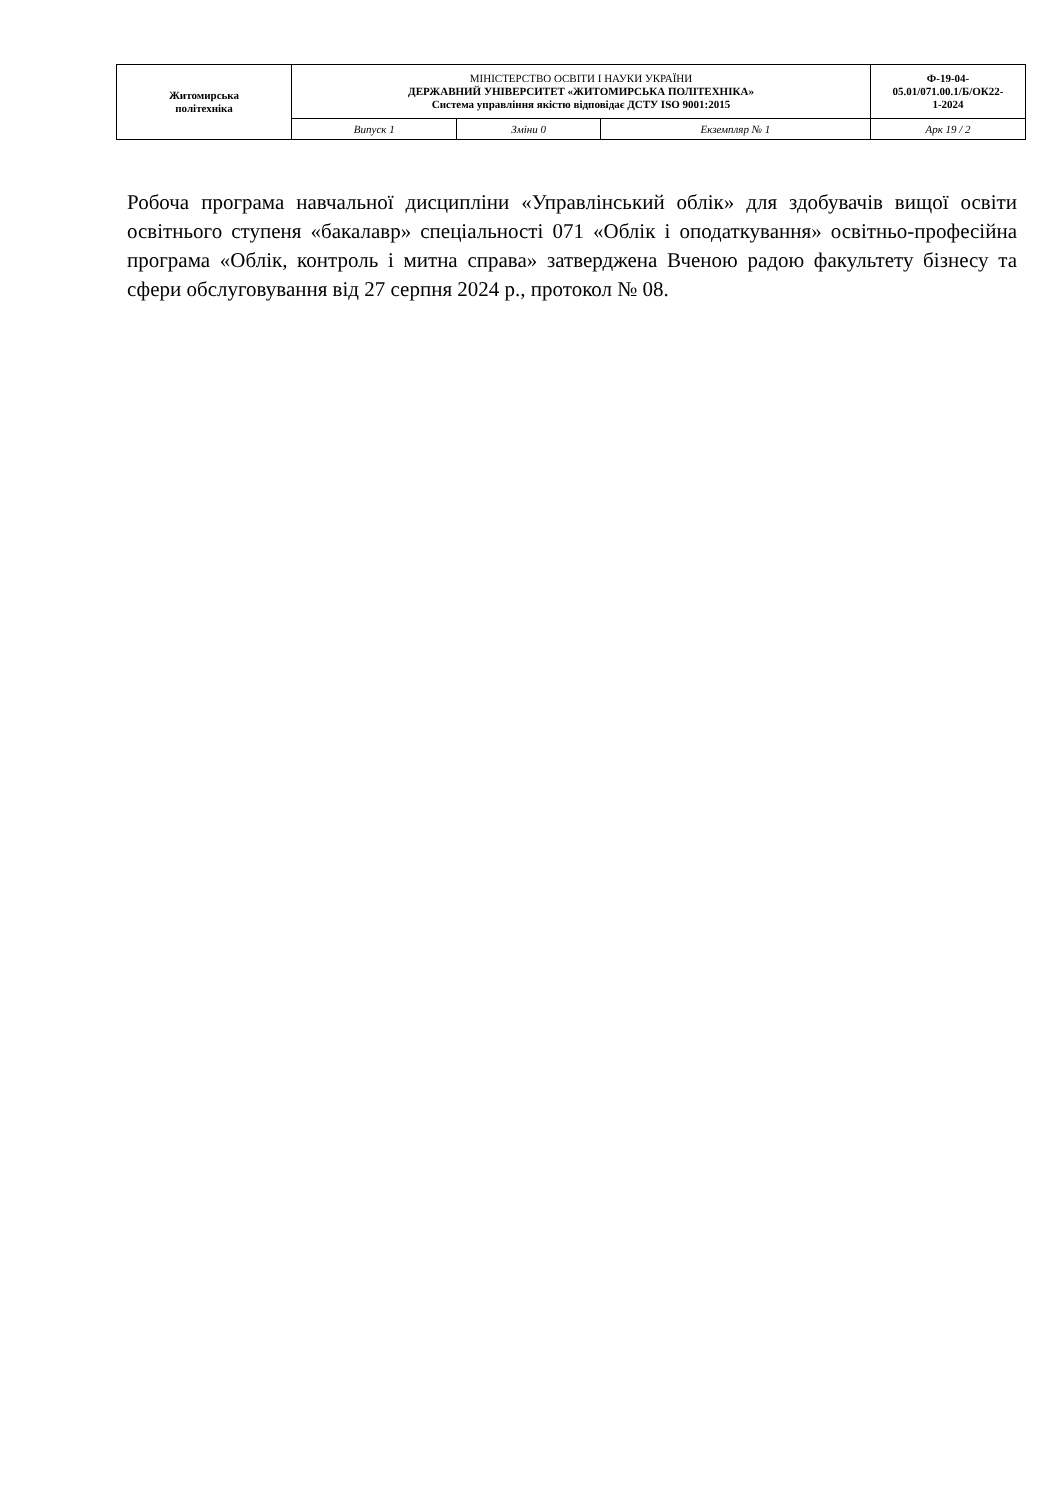| Житомирська політехніка | МІНІСТЕРСТВО ОСВІТИ І НАУКИ УКРАЇНИ ДЕРЖАВНИЙ УНІВЕРСИТЕТ «ЖИТОМИРСЬКА ПОЛІТЕХНІКА» Система управління якістю відповідає ДСТУ ISO 9001:2015 | | | Ф-19-04- 05.01/071.00.1/Б/ОК22- 1-2024 |
| | Випуск 1 | Зміни 0 | Екземпляр № 1 | Арк 19 / 2 |
Робоча програма навчальної дисципліни «Управлінський облік» для здобувачів вищої освіти освітнього ступеня «бакалавр» спеціальності 071 «Облік і оподаткування» освітньо-професійна програма «Облік, контроль і митна справа» затверджена Вченою радою факультету бізнесу та сфери обслуговування від 27 серпня 2024 р., протокол № 08.